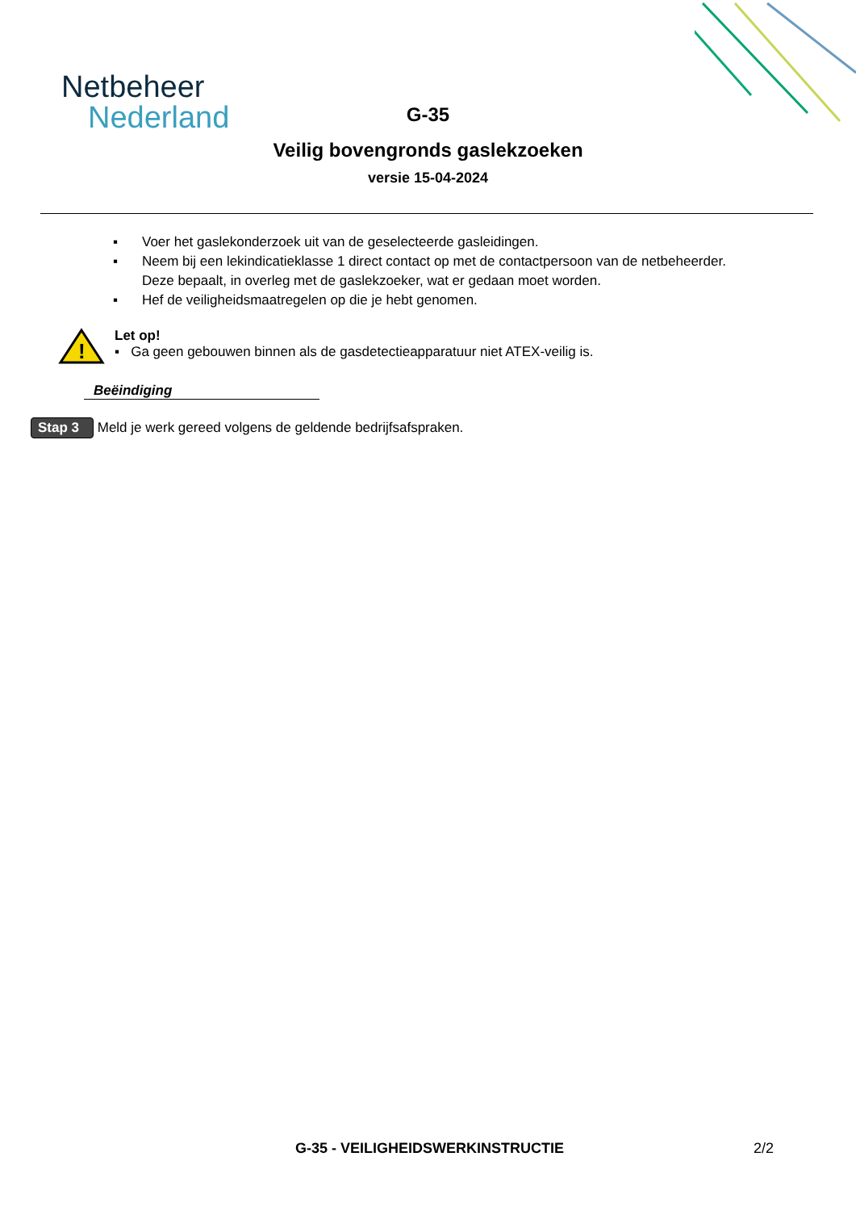Netbeheer
Nederland
G-35
Veilig bovengronds gaslekzoeken
versie 15-04-2024
▪ Voer het gaslekonderzoek uit van de geselecteerde gasleidingen.
▪ Neem bij een lekindicatieklasse 1 direct contact op met de contactpersoon van de netbeheerder.
Deze bepaalt, in overleg met de gaslekzoeker, wat er gedaan moet worden.
▪ Hef de veiligheidsmaatregelen op die je hebt genomen.
!
Let op!
▪ Ga geen gebouwen binnen als de gasdetectieapparatuur niet ATEX-veilig is.
Beëindiging
Stap 3 Meld je werk gereed volgens de geldende bedrijfsafspraken.
G-35 - VEILIGHEIDSWERKINSTRUCTIE 2/2